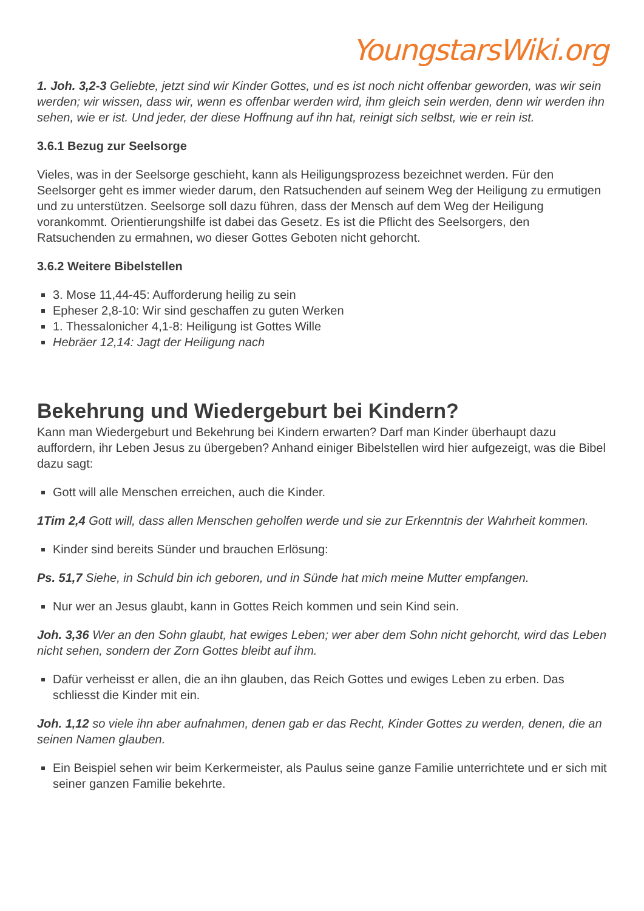YoungstarsWiki.org
1. Joh. 3,2-3 Geliebte, jetzt sind wir Kinder Gottes, und es ist noch nicht offenbar geworden, was wir sein werden; wir wissen, dass wir, wenn es offenbar werden wird, ihm gleich sein werden, denn wir werden ihn sehen, wie er ist. Und jeder, der diese Hoffnung auf ihn hat, reinigt sich selbst, wie er rein ist.
3.6.1 Bezug zur Seelsorge
Vieles, was in der Seelsorge geschieht, kann als Heiligungsprozess bezeichnet werden. Für den Seelsorger geht es immer wieder darum, den Ratsuchenden auf seinem Weg der Heiligung zu ermutigen und zu unterstützen. Seelsorge soll dazu führen, dass der Mensch auf dem Weg der Heiligung vorankommt. Orientierungshilfe ist dabei das Gesetz. Es ist die Pflicht des Seelsorgers, den Ratsuchenden zu ermahnen, wo dieser Gottes Geboten nicht gehorcht.
3.6.2 Weitere Bibelstellen
3. Mose 11,44-45: Aufforderung heilig zu sein
Epheser 2,8-10: Wir sind geschaffen zu guten Werken
1. Thessalonicher 4,1-8: Heiligung ist Gottes Wille
Hebräer 12,14: Jagt der Heiligung nach
Bekehrung und Wiedergeburt bei Kindern?
Kann man Wiedergeburt und Bekehrung bei Kindern erwarten? Darf man Kinder überhaupt dazu auffordern, ihr Leben Jesus zu übergeben? Anhand einiger Bibelstellen wird hier aufgezeigt, was die Bibel dazu sagt:
Gott will alle Menschen erreichen, auch die Kinder.
1Tim 2,4 Gott will, dass allen Menschen geholfen werde und sie zur Erkenntnis der Wahrheit kommen.
Kinder sind bereits Sünder und brauchen Erlösung:
Ps. 51,7 Siehe, in Schuld bin ich geboren, und in Sünde hat mich meine Mutter empfangen.
Nur wer an Jesus glaubt, kann in Gottes Reich kommen und sein Kind sein.
Joh. 3,36 Wer an den Sohn glaubt, hat ewiges Leben; wer aber dem Sohn nicht gehorcht, wird das Leben nicht sehen, sondern der Zorn Gottes bleibt auf ihm.
Dafür verheisst er allen, die an ihn glauben, das Reich Gottes und ewiges Leben zu erben. Das schliesst die Kinder mit ein.
Joh. 1,12 so viele ihn aber aufnahmen, denen gab er das Recht, Kinder Gottes zu werden, denen, die an seinen Namen glauben.
Ein Beispiel sehen wir beim Kerkermeister, als Paulus seine ganze Familie unterrichtete und er sich mit seiner ganzen Familie bekehrte.